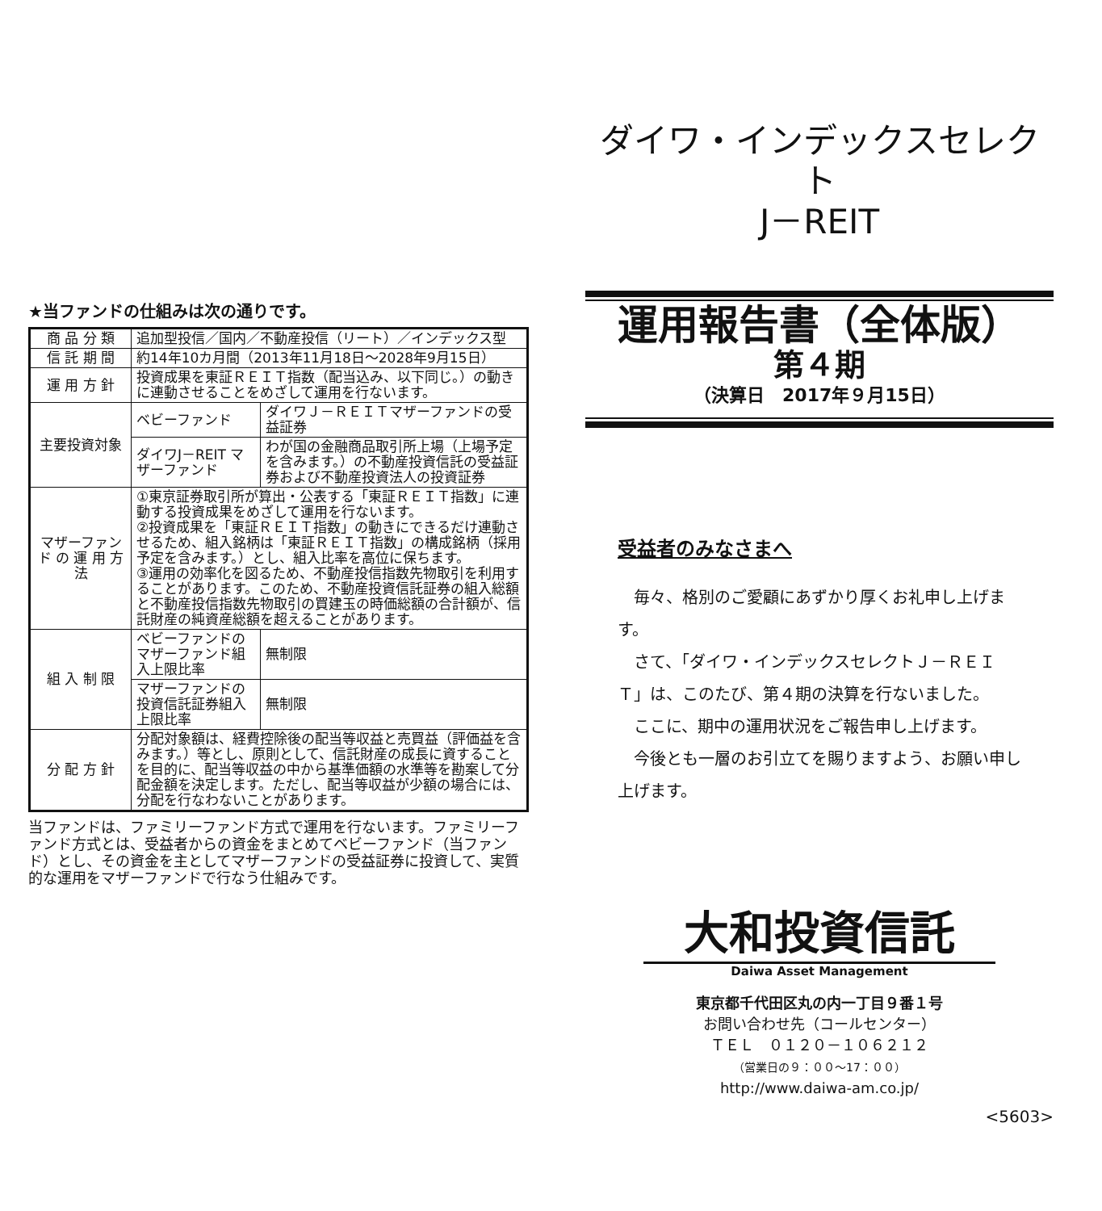★当ファンドの仕組みは次の通りです。
| 商 品 分 類 | 追加型投信／国内／不動産投信（リート）／インデックス型 | |
| 信 託 期 間 | 約14年10カ月間（2013年11月18日～2028年9月15日） | |
| 運 用 方 針 | 投資成果を東証ＲＥＩＴ指数（配当込み、以下同じ。）の動きに連動させることをめざして運用を行ないます。 | |
| 主要投資対象 | ベビーファンド | ダイワＪ－ＲＥＩＴマザーファンドの受益証券 |
| | ダイワJ－REIT マザーファンド | わが国の金融商品取引所上場（上場予定を含みます。）の不動産投資信託の受益証券および不動産投資法人の投資証券 |
| マザーファンド の 運 用 方 法 | ①東京証券取引所が算出・公表する「東証ＲＥＩＴ指数」に連動する投資成果をめざして運用を行ないます。 ②投資成果を「東証ＲＥＩＴ指数」の動きにできるだけ連動させるため、組入銘柄は「東証ＲＥＩＴ指数」の構成銘柄（採用予定を含みます。）とし、組入比率を高位に保ちます。 ③運用の効率化を図るため、不動産投信指数先物取引を利用することがあります。このため、不動産投資信託証券の組入総額と不動産投信指数先物取引の買建玉の時価総額の合計額が、信託財産の純資産総額を超えることがあります。 | |
| 組 入 制 限 | ベビーファンドの マザーファンド組入上限比率 | 無制限 |
| | マザーファンドの 投資信託証券組入上限比率 | 無制限 |
| 分 配 方 針 | 分配対象額は、経費控除後の配当等収益と売買益（評価益を含みます。）等とし、原則として、信託財産の成長に資することを目的に、配当等収益の中から基準価額の水準等を勘案して分配金額を決定します。ただし、配当等収益が少額の場合には、分配を行なわないことがあります。 | |
当ファンドは、ファミリーファンド方式で運用を行ないます。ファミリーファンド方式とは、受益者からの資金をまとめてベビーファンド（当ファンド）とし、その資金を主としてマザーファンドの受益証券に投資して、実質的な運用をマザーファンドで行なう仕組みです。
ダイワ・インデックスセレクト
J－REIT
運用報告書（全体版）
第４期
（決算日　2017年９月15日）
受益者のみなさまへ
毎々、格別のご愛顧にあずかり厚くお礼申し上げます。
さて、「ダイワ・インデックスセレクトＪ－ＲＥＩＴ」は、このたび、第４期の決算を行ないました。
ここに、期中の運用状況をご報告申し上げます。
今後とも一層のお引立てを賜りますよう、お願い申し上げます。
大和投資信託
Daiwa Asset Management
東京都千代田区丸の内一丁目９番１号
お問い合わせ先（コールセンター）
ＴＥＬ　０１２０－１０６２１２
（営業日の９：００～17：００）
http://www.daiwa-am.co.jp/
<5603>